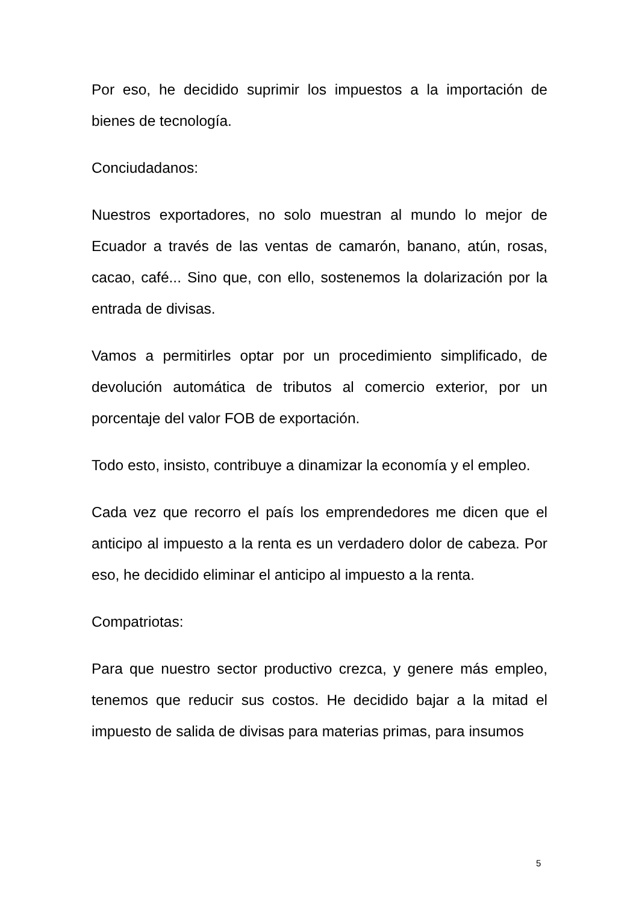Por eso, he decidido suprimir los impuestos a la importación de bienes de tecnología.
Conciudadanos:
Nuestros exportadores, no solo muestran al mundo lo mejor de Ecuador a través de las ventas de camarón, banano, atún, rosas, cacao, café... Sino que, con ello, sostenemos la dolarización por la entrada de divisas.
Vamos a permitirles optar por un procedimiento simplificado, de devolución automática de tributos al comercio exterior, por un porcentaje del valor FOB de exportación.
Todo esto, insisto, contribuye a dinamizar la economía y el empleo.
Cada vez que recorro el país los emprendedores me dicen que el anticipo al impuesto a la renta es un verdadero dolor de cabeza. Por eso, he decidido eliminar el anticipo al impuesto a la renta.
Compatriotas:
Para que nuestro sector productivo crezca, y genere más empleo, tenemos que reducir sus costos. He decidido bajar a la mitad el impuesto de salida de divisas para materias primas, para insumos
5